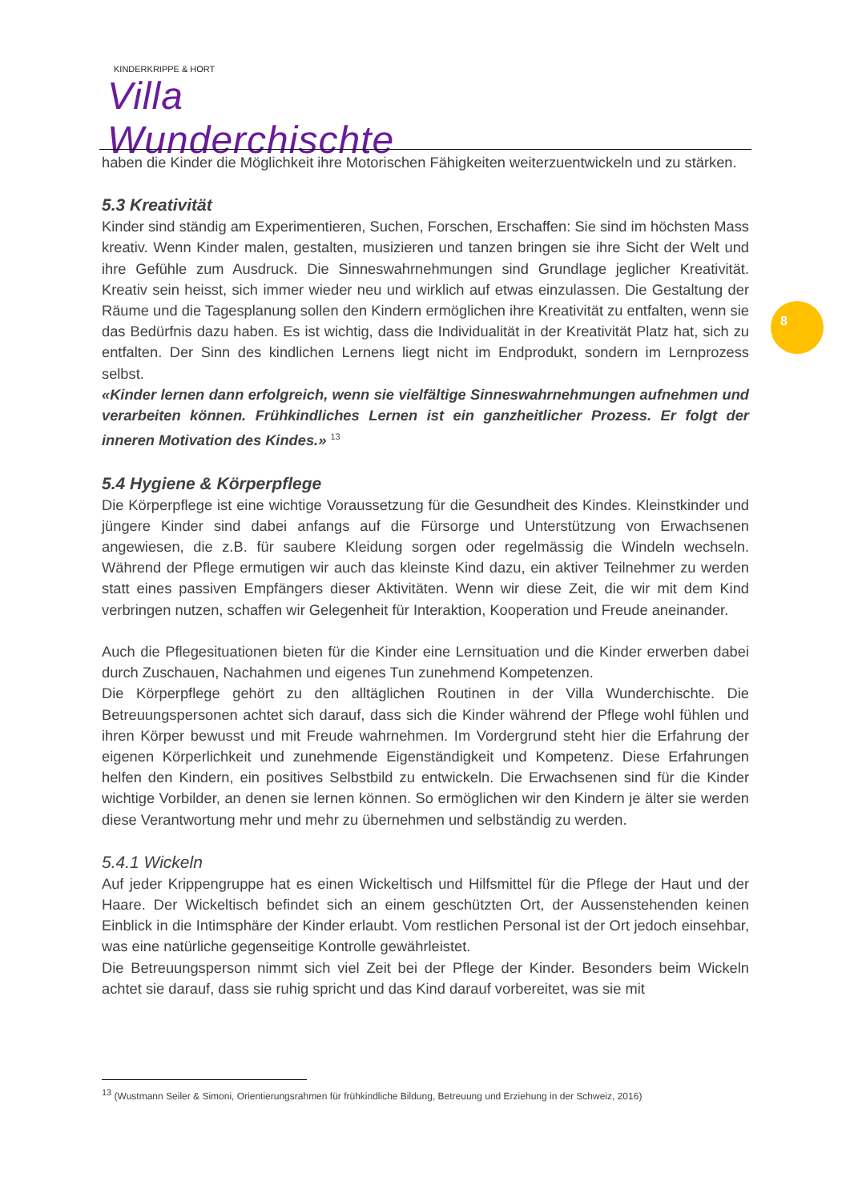KINDERKRIPPE & HORT
Villa Wunderchischte
8
haben die Kinder die Möglichkeit ihre Motorischen Fähigkeiten weiterzuentwickeln und zu stärken.
5.3 Kreativität
Kinder sind ständig am Experimentieren, Suchen, Forschen, Erschaffen: Sie sind im höchsten Mass kreativ. Wenn Kinder malen, gestalten, musizieren und tanzen bringen sie ihre Sicht der Welt und ihre Gefühle zum Ausdruck. Die Sinneswahrnehmungen sind Grundlage jeglicher Kreativität. Kreativ sein heisst, sich immer wieder neu und wirklich auf etwas einzulassen. Die Gestaltung der Räume und die Tagesplanung sollen den Kindern ermöglichen ihre Kreativität zu entfalten, wenn sie das Bedürfnis dazu haben. Es ist wichtig, dass die Individualität in der Kreativität Platz hat, sich zu entfalten. Der Sinn des kindlichen Lernens liegt nicht im Endprodukt, sondern im Lernprozess selbst.
«Kinder lernen dann erfolgreich, wenn sie vielfältige Sinneswahrnehmungen aufnehmen und verarbeiten können. Frühkindliches Lernen ist ein ganzheitlicher Prozess. Er folgt der inneren Motivation des Kindes.» <sup>13</sup>
5.4 Hygiene & Körperpflege
Die Körperpflege ist eine wichtige Voraussetzung für die Gesundheit des Kindes. Kleinstkinder und jüngere Kinder sind dabei anfangs auf die Fürsorge und Unterstützung von Erwachsenen angewiesen, die z.B. für saubere Kleidung sorgen oder regelmässig die Windeln wechseln. Während der Pflege ermutigen wir auch das kleinste Kind dazu, ein aktiver Teilnehmer zu werden statt eines passiven Empfängers dieser Aktivitäten. Wenn wir diese Zeit, die wir mit dem Kind verbringen nutzen, schaffen wir Gelegenheit für Interaktion, Kooperation und Freude aneinander.
Auch die Pflegesituationen bieten für die Kinder eine Lernsituation und die Kinder erwerben dabei durch Zuschauen, Nachahmen und eigenes Tun zunehmend Kompetenzen.
Die Körperpflege gehört zu den alltäglichen Routinen in der Villa Wunderchischte. Die Betreuungspersonen achtet sich darauf, dass sich die Kinder während der Pflege wohl fühlen und ihren Körper bewusst und mit Freude wahrnehmen. Im Vordergrund steht hier die Erfahrung der eigenen Körperlichkeit und zunehmende Eigenständigkeit und Kompetenz. Diese Erfahrungen helfen den Kindern, ein positives Selbstbild zu entwickeln. Die Erwachsenen sind für die Kinder wichtige Vorbilder, an denen sie lernen können. So ermöglichen wir den Kindern je älter sie werden diese Verantwortung mehr und mehr zu übernehmen und selbständig zu werden.
5.4.1 Wickeln
Auf jeder Krippengruppe hat es einen Wickeltisch und Hilfsmittel für die Pflege der Haut und der Haare. Der Wickeltisch befindet sich an einem geschützten Ort, der Aussenstehenden keinen Einblick in die Intimsphäre der Kinder erlaubt. Vom restlichen Personal ist der Ort jedoch einsehbar, was eine natürliche gegenseitige Kontrolle gewährleistet.
Die Betreuungsperson nimmt sich viel Zeit bei der Pflege der Kinder. Besonders beim Wickeln achtet sie darauf, dass sie ruhig spricht und das Kind darauf vorbereitet, was sie mit
<sup>13</sup> (Wustmann Seiler & Simoni, Orientierungsrahmen für frühkindliche Bildung, Betreuung und Erziehung in der Schweiz, 2016)